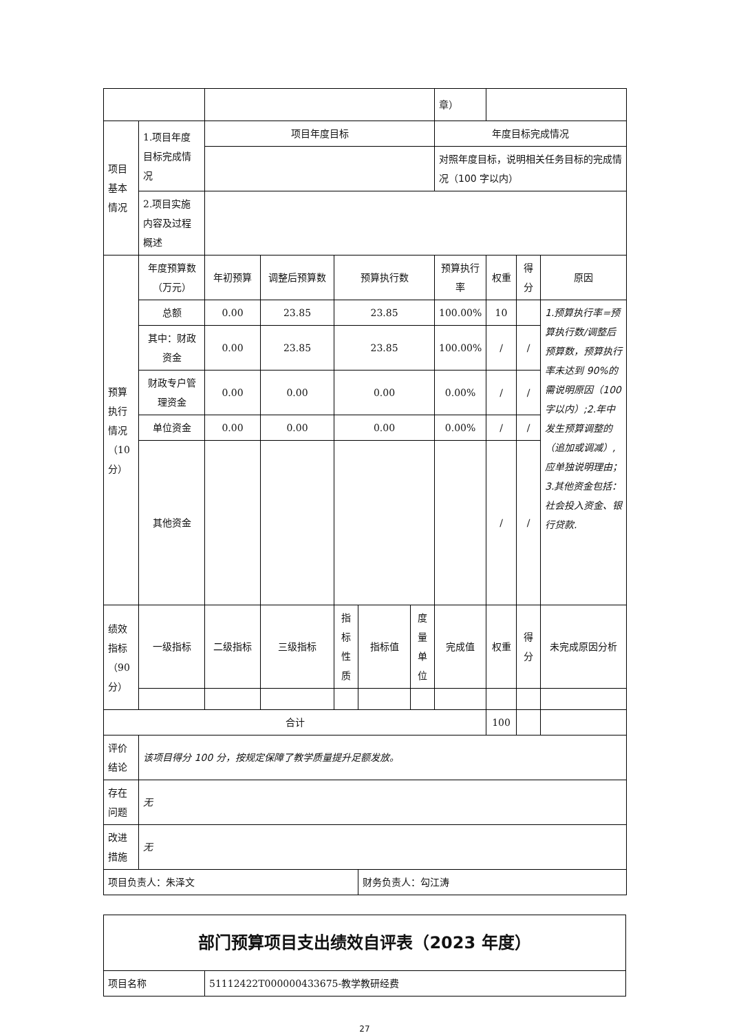| | | | | | | | 章） | | | |
| 项目基本情况 | 1.项目年度目标完成情况 | 项目年度目标 | | | | | 年度目标完成情况 | | | |
| | | | | | | | 对照年度目标，说明相关任务目标的完成情况（100 字以内） | | | |
| | 2.项目实施内容及过程概述 | | | | | | | | | |
| 预算执行情况（10分） | 年度预算数（万元） | 年初预算 | 调整后预算数 | 预算执行数 | | | 预算执行率 | 权重 | 得分 | 原因 |
| | 总额 | 0.00 | 23.85 | 23.85 | | | 100.00% | 10 | | 1.预算执行率=预算执行数/调整后预算数，预算执行率未达到 90%的需说明原因（100 字以内）;2.年中发生预算调整的（追加或调减）,应单独说明理由；3.其他资金包括：社会投入资金、银行贷款. |
| | 其中：财政资金 | 0.00 | 23.85 | 23.85 | | | 100.00% | / | / | |
| | 财政专户管理资金 | 0.00 | 0.00 | 0.00 | | | 0.00% | / | / | |
| | 单位资金 | 0.00 | 0.00 | 0.00 | | | 0.00% | / | / | |
| | 其他资金 | | | | | | | / | / | |
| 绩效指标（90分） | 一级指标 | 二级指标 | 三级指标 | 指标性质 | 指标值 | 度量单位 | 完成值 | 权重 | 得分 | 未完成原因分析 |
| 合计 | | | | | | | | 100 | | |
| 评价结论 | 该项目得分 100 分，按规定保障了教学质量提升足额发放。 | | | | | | | | | |
| 存在问题 | 无 | | | | | | | | | |
| 改进措施 | 无 | | | | | | | | | |
| 项目负责人：朱泽文 | | | | | 财务负责人：勾江涛 | | | | | |
| 部门预算项目支出绩效自评表（2023 年度） | |
| 项目名称 | 51112422T000000433675-教学教研经费 |
27